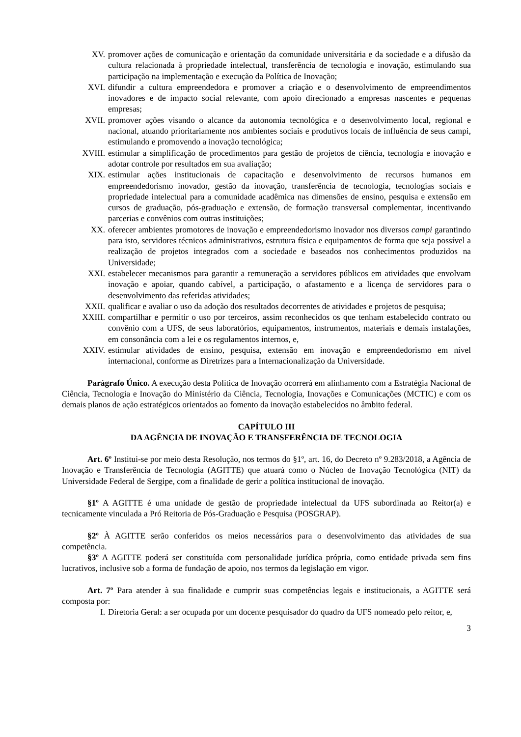XV. promover ações de comunicação e orientação da comunidade universitária e da sociedade e a difusão da cultura relacionada à propriedade intelectual, transferência de tecnologia e inovação, estimulando sua participação na implementação e execução da Política de Inovação;
XVI. difundir a cultura empreendedora e promover a criação e o desenvolvimento de empreendimentos inovadores e de impacto social relevante, com apoio direcionado a empresas nascentes e pequenas empresas;
XVII. promover ações visando o alcance da autonomia tecnológica e o desenvolvimento local, regional e nacional, atuando prioritariamente nos ambientes sociais e produtivos locais de influência de seus campi, estimulando e promovendo a inovação tecnológica;
XVIII. estimular a simplificação de procedimentos para gestão de projetos de ciência, tecnologia e inovação e adotar controle por resultados em sua avaliação;
XIX. estimular ações institucionais de capacitação e desenvolvimento de recursos humanos em empreendedorismo inovador, gestão da inovação, transferência de tecnologia, tecnologias sociais e propriedade intelectual para a comunidade acadêmica nas dimensões de ensino, pesquisa e extensão em cursos de graduação, pós-graduação e extensão, de formação transversal complementar, incentivando parcerias e convênios com outras instituições;
XX. oferecer ambientes promotores de inovação e empreendedorismo inovador nos diversos campi garantindo para isto, servidores técnicos administrativos, estrutura física e equipamentos de forma que seja possível a realização de projetos integrados com a sociedade e baseados nos conhecimentos produzidos na Universidade;
XXI. estabelecer mecanismos para garantir a remuneração a servidores públicos em atividades que envolvam inovação e apoiar, quando cabível, a participação, o afastamento e a licença de servidores para o desenvolvimento das referidas atividades;
XXII. qualificar e avaliar o uso da adoção dos resultados decorrentes de atividades e projetos de pesquisa;
XXIII. compartilhar e permitir o uso por terceiros, assim reconhecidos os que tenham estabelecido contrato ou convênio com a UFS, de seus laboratórios, equipamentos, instrumentos, materiais e demais instalações, em consonância com a lei e os regulamentos internos, e,
XXIV. estimular atividades de ensino, pesquisa, extensão em inovação e empreendedorismo em nível internacional, conforme as Diretrizes para a Internacionalização da Universidade.
Parágrafo Único. A execução desta Política de Inovação ocorrerá em alinhamento com a Estratégia Nacional de Ciência, Tecnologia e Inovação do Ministério da Ciência, Tecnologia, Inovações e Comunicações (MCTIC) e com os demais planos de ação estratégicos orientados ao fomento da inovação estabelecidos no âmbito federal.
CAPÍTULO III
DA AGÊNCIA DE INOVAÇÃO E TRANSFERÊNCIA DE TECNOLOGIA
Art. 6º Institui-se por meio desta Resolução, nos termos do §1º, art. 16, do Decreto nº 9.283/2018, a Agência de Inovação e Transferência de Tecnologia (AGITTE) que atuará como o Núcleo de Inovação Tecnológica (NIT) da Universidade Federal de Sergipe, com a finalidade de gerir a política institucional de inovação.
§1º A AGITTE é uma unidade de gestão de propriedade intelectual da UFS subordinada ao Reitor(a) e tecnicamente vinculada a Pró Reitoria de Pós-Graduação e Pesquisa (POSGRAP).
§2º À AGITTE serão conferidos os meios necessários para o desenvolvimento das atividades de sua competência.
§3º A AGITTE poderá ser constituída com personalidade jurídica própria, como entidade privada sem fins lucrativos, inclusive sob a forma de fundação de apoio, nos termos da legislação em vigor.
Art. 7º Para atender à sua finalidade e cumprir suas competências legais e institucionais, a AGITTE será composta por:
I. Diretoria Geral: a ser ocupada por um docente pesquisador do quadro da UFS nomeado pelo reitor, e,
3